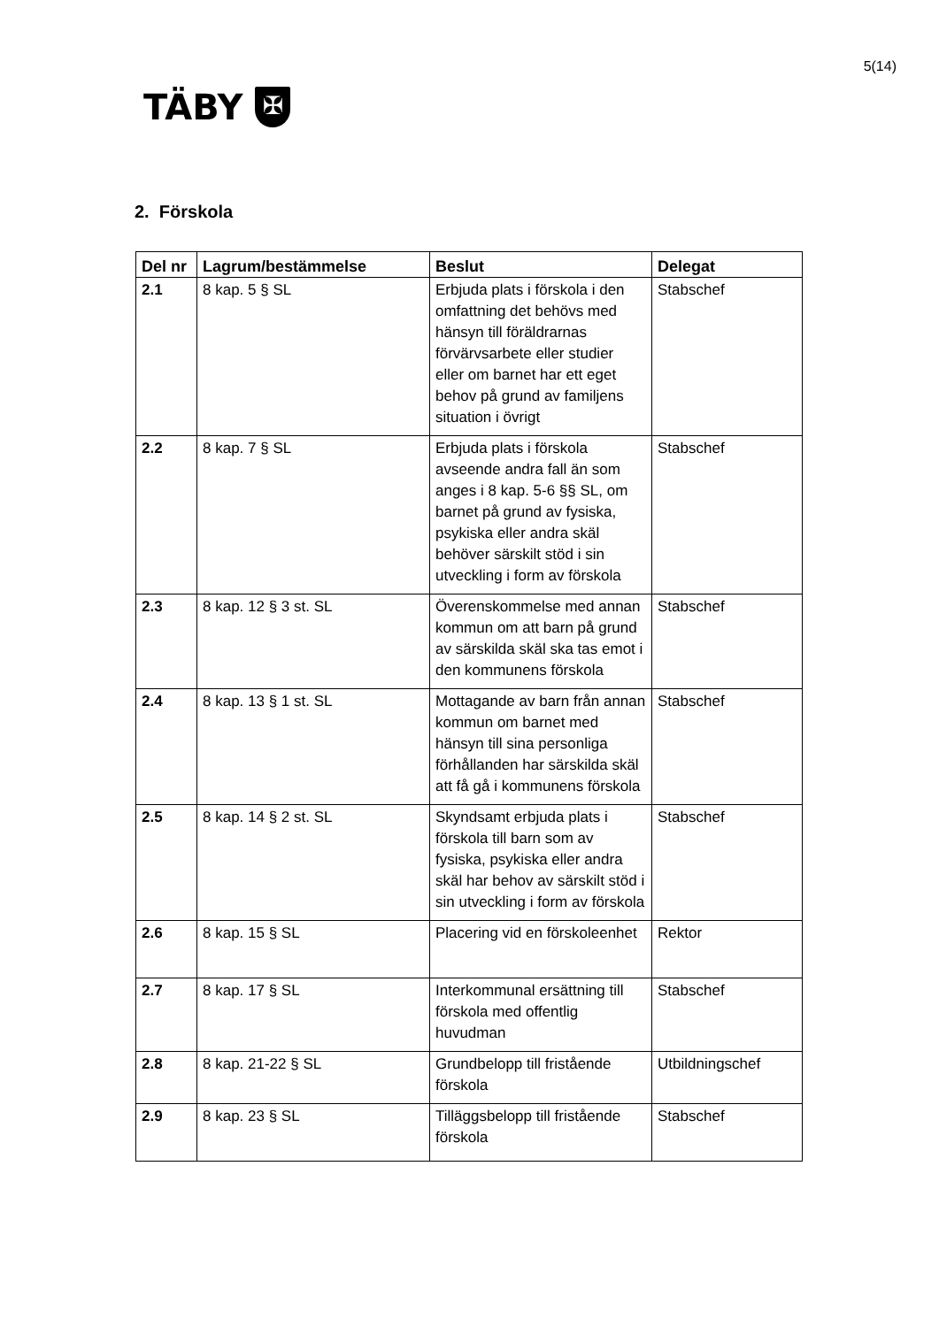5(14)
TÄBY
✠
2. Förskola
| Del nr | Lagrum/bestämmelse | Beslut | Delegat |
| --- | --- | --- | --- |
| 2.1 | 8 kap. 5 § SL | Erbjuda plats i förskola i den omfattning det behövs med hänsyn till föräldrarnas förvärvsarbete eller studier eller om barnet har ett eget behov på grund av familjens situation i övrigt | Stabschef |
| 2.2 | 8 kap. 7 § SL | Erbjuda plats i förskola avseende andra fall än som anges i 8 kap. 5-6 §§ SL, om barnet på grund av fysiska, psykiska eller andra skäl behöver särskilt stöd i sin utveckling i form av förskola | Stabschef |
| 2.3 | 8 kap. 12 § 3 st. SL | Överenskommelse med annan kommun om att barn på grund av särskilda skäl ska tas emot i den kommunens förskola | Stabschef |
| 2.4 | 8 kap. 13 § 1 st. SL | Mottagande av barn från annan kommun om barnet med hänsyn till sina personliga förhållanden har särskilda skäl att få gå i kommunens förskola | Stabschef |
| 2.5 | 8 kap. 14 § 2 st. SL | Skyndsamt erbjuda plats i förskola till barn som av fysiska, psykiska eller andra skäl har behov av särskilt stöd i sin utveckling i form av förskola | Stabschef |
| 2.6 | 8 kap. 15 § SL | Placering vid en förskoleenhet | Rektor |
| 2.7 | 8 kap. 17 § SL | Interkommunal ersättning till förskola med offentlig huvudman | Stabschef |
| 2.8 | 8 kap. 21-22 § SL | Grundbelopp till fristående förskola | Utbildningschef |
| 2.9 | 8 kap. 23 § SL | Tilläggsbelopp till fristående förskola | Stabschef |